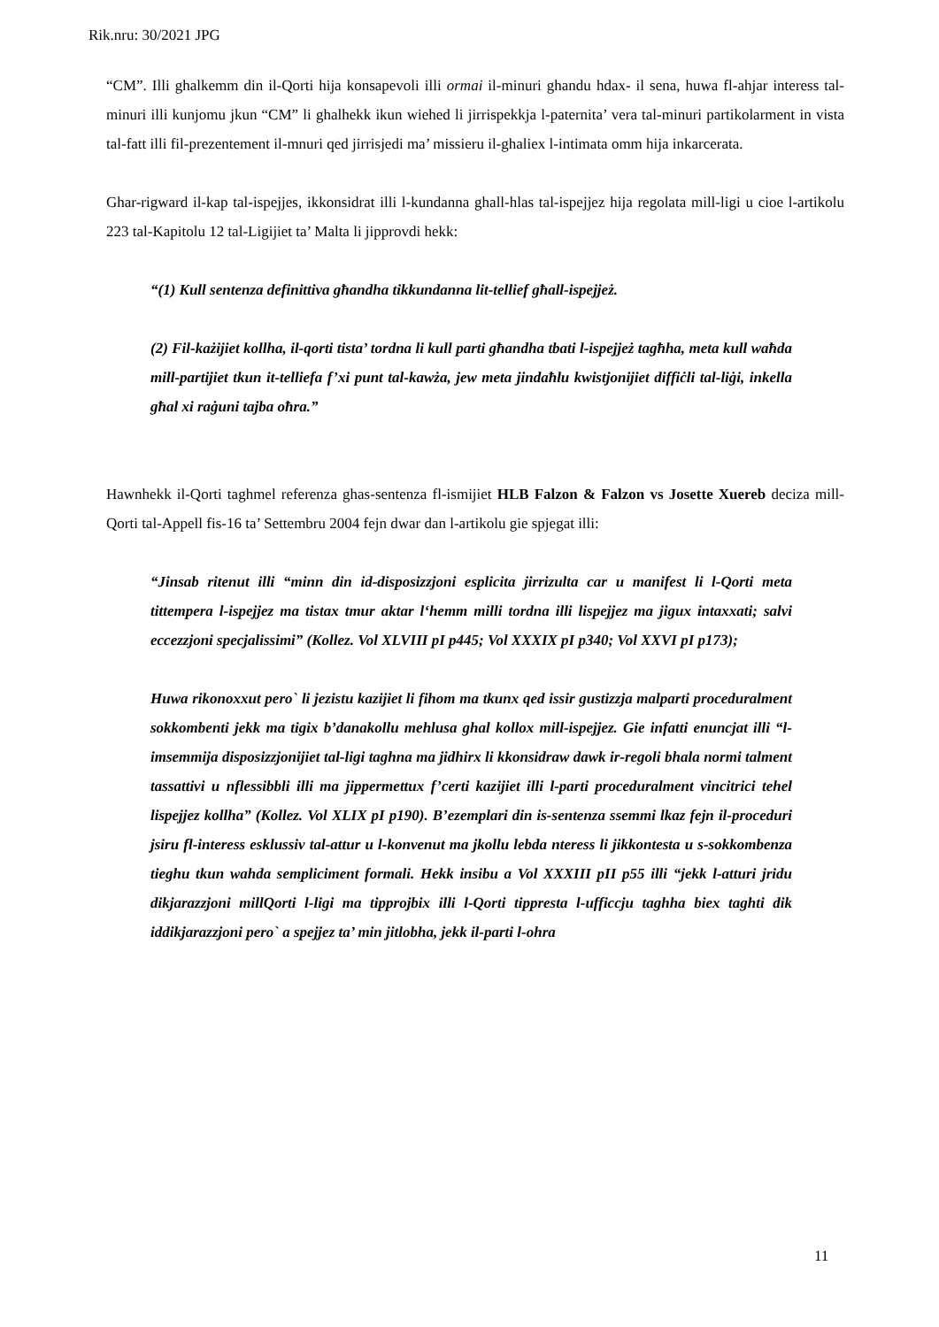Rik.nru: 30/2021 JPG
“CM”. Illi ghalkemm din il-Qorti hija konsapevoli illi ormai il-minuri ghandu hdax- il sena, huwa fl-ahjar interess tal-minuri illi kunjomu jkun “CM” li ghalhekk ikun wiehed li jirrispekkja l-paternita’ vera tal-minuri partikolarment in vista tal-fatt illi fil-prezentement il-mnuri qed jirrisjedi ma’ missieru il-ghaliex l-intimata omm hija inkarcerata.
Ghar-rigward il-kap tal-ispejjes, ikkonsidrat illi l-kundanna ghall-hlas tal-ispejjez hija regolata mill-ligi u cioe l-artikolu 223 tal-Kapitolu 12 tal-Ligijiet ta’ Malta li jipprovdi hekk:
“(1) Kull sentenza definittiva għandha tikkundanna lit-tellief għall-ispejjeż.
(2) Fil-każijiet kollha, il-qorti tista’ tordna li kull parti għandha tbati l-ispejjeż tagħha, meta kull waħda mill-partijiet tkun it-telliefa f’xi punt tal-kawża, jew meta jindaħlu kwistjonijiet diffiċli tal-liġi, inkella għal xi raġuni tajba oħra.”
Hawnhekk il-Qorti taghmel referenza ghas-sentenza fl-ismijiet HLB Falzon & Falzon vs Josette Xuereb deciza mill-Qorti tal-Appell fis-16 ta’ Settembru 2004 fejn dwar dan l-artikolu gie spjegat illi:
“Jinsab ritenut illi “minn din id-disposizzjoni esplicita jirrizulta car u manifest li l-Qorti meta tittempera l-ispejjez ma tistax tmur aktar l‘hemm milli tordna illi lispejjez ma jigux intaxxati; salvi eccezzjoni specjalissimi” (Kollez. Vol XLVIII pI p445; Vol XXXIX pI p340; Vol XXVI pI p173);
Huwa rikonoxxut pero` li jezistu kazijiet li fihom ma tkunx qed issir gustizzja malparti proceduralment sokkombenti jekk ma tigix b’danakollu mehlusa ghal kollox mill-ispejjez. Gie infatti enuncjat illi “l-imsemmija disposizzjonijiet tal-ligi taghna ma jidhirx li kkonsidraw dawk ir-regoli bhala normi talment tassattivi u nflessibbli illi ma jippermettux f’certi kazijiet illi l-parti proceduralment vincitrici tehel lispejjez kollha” (Kollez. Vol XLIX pI p190). B’ezemplari din is-sentenza ssemmi lkaz fejn il-proceduri jsiru fl-interess esklussiv tal-attur u l-konvenut ma jkollu lebda nteress li jikkontesta u s-sokkombenza tieghu tkun wahda sempliciment formali. Hekk insibu a Vol XXXIII pII p55 illi “jekk l-atturi jridu dikjarazzjoni millQorti l-ligi ma tipprojbix illi l-Qorti tippresta l-ufficcju taghha biex taghti dik iddikjarazzjoni pero` a spejjez ta’ min jitlobha, jekk il-parti l-ohra
11